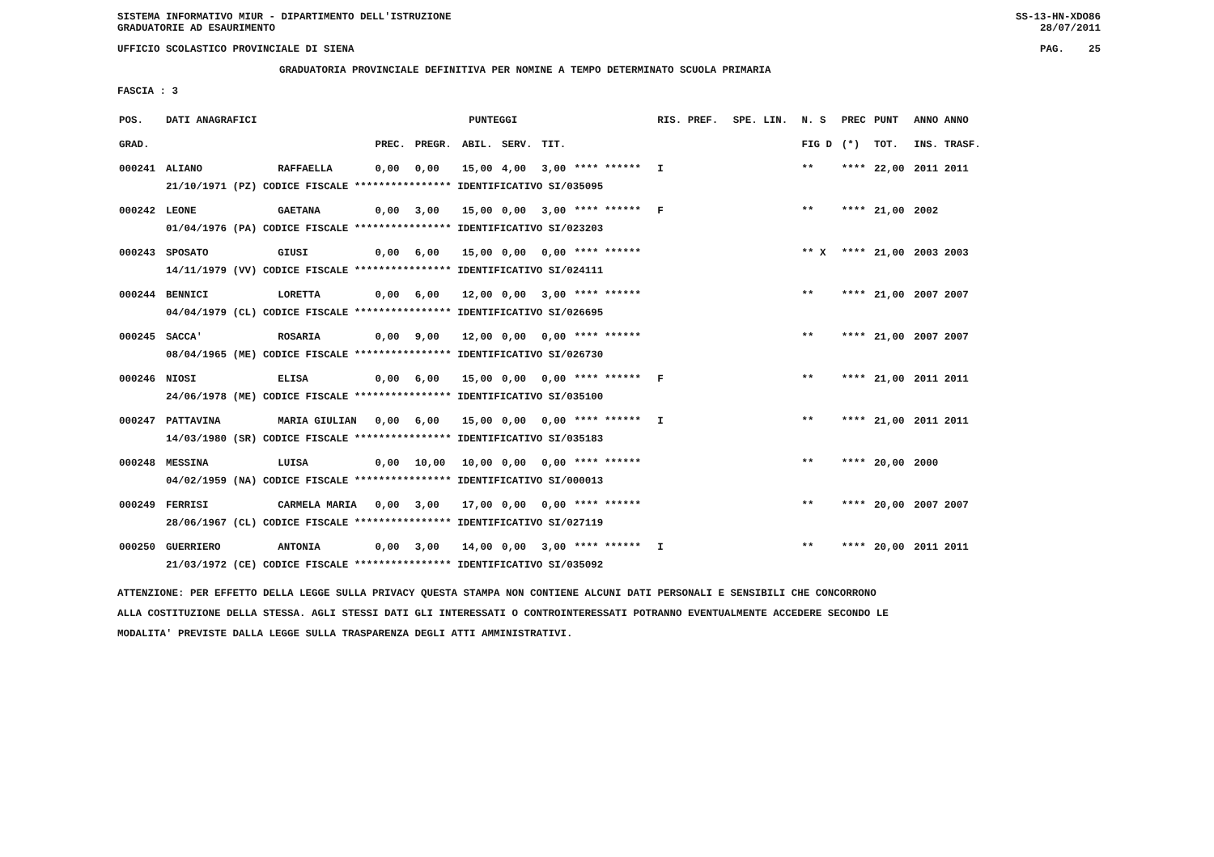SISTEMA INFORMATIVO MIUR - DIPARTIMENTO DELL'ISTRUZIONE
GRADUATORIE AD ESAURIMENTO SS-13-HN-XDO86
28/07/2011
UFFICIO SCOLASTICO PROVINCIALE DI SIENA PAG. 25
GRADUATORIA PROVINCIALE DEFINITIVA PER NOMINE A TEMPO DETERMINATO SCUOLA PRIMARIA
FASCIA : 3
| POS. | DATI ANAGRAFICI | | | PUNTEGGI | | | | | RIS. PREF. | SPE. LIN. | N. S | PREC | PUNT | ANNO ANNO |
| --- | --- | --- | --- | --- | --- | --- | --- | --- | --- | --- | --- | --- | --- | --- |
| GRAD. | | | PREC. | PREGR. | ABIL. | SERV. | TIT. | | | | FIG D | (*) | TOT. | INS. TRASF. |
| 000241 | ALIANO | RAFFAELLA | 0,00 | 0,00 | 15,00 | 4,00 | 3,00 | **** ****** | I | | ** | **** | 22,00 | 2011 2011 |
| | 21/10/1971 (PZ) CODICE FISCALE **************** IDENTIFICATIVO SI/035095 | | | | | | | | | | | | | |
| 000242 | LEONE | GAETANA | 0,00 | 3,00 | 15,00 | 0,00 | 3,00 | **** ****** | F | | ** | **** | 21,00 | 2002 |
| | 01/04/1976 (PA) CODICE FISCALE **************** IDENTIFICATIVO SI/023203 | | | | | | | | | | | | | |
| 000243 | SPOSATO | GIUSI | 0,00 | 6,00 | 15,00 | 0,00 | 0,00 | **** ****** | | | ** X | **** | 21,00 | 2003 2003 |
| | 14/11/1979 (VV) CODICE FISCALE **************** IDENTIFICATIVO SI/024111 | | | | | | | | | | | | | |
| 000244 | BENNICI | LORETTA | 0,00 | 6,00 | 12,00 | 0,00 | 3,00 | **** ****** | | | ** | **** | 21,00 | 2007 2007 |
| | 04/04/1979 (CL) CODICE FISCALE **************** IDENTIFICATIVO SI/026695 | | | | | | | | | | | | | |
| 000245 | SACCA' | ROSARIA | 0,00 | 9,00 | 12,00 | 0,00 | 0,00 | **** ****** | | | ** | **** | 21,00 | 2007 2007 |
| | 08/04/1965 (ME) CODICE FISCALE **************** IDENTIFICATIVO SI/026730 | | | | | | | | | | | | | |
| 000246 | NIOSI | ELISA | 0,00 | 6,00 | 15,00 | 0,00 | 0,00 | **** ****** | F | | ** | **** | 21,00 | 2011 2011 |
| | 24/06/1978 (ME) CODICE FISCALE **************** IDENTIFICATIVO SI/035100 | | | | | | | | | | | | | |
| 000247 | PATTAVINA | MARIA GIULIAN | 0,00 | 6,00 | 15,00 | 0,00 | 0,00 | **** ****** | I | | ** | **** | 21,00 | 2011 2011 |
| | 14/03/1980 (SR) CODICE FISCALE **************** IDENTIFICATIVO SI/035183 | | | | | | | | | | | | | |
| 000248 | MESSINA | LUISA | 0,00 | 10,00 | 10,00 | 0,00 | 0,00 | **** ****** | | | ** | **** | 20,00 | 2000 |
| | 04/02/1959 (NA) CODICE FISCALE **************** IDENTIFICATIVO SI/000013 | | | | | | | | | | | | | |
| 000249 | FERRISI | CARMELA MARIA | 0,00 | 3,00 | 17,00 | 0,00 | 0,00 | **** ****** | | | ** | **** | 20,00 | 2007 2007 |
| | 28/06/1967 (CL) CODICE FISCALE **************** IDENTIFICATIVO SI/027119 | | | | | | | | | | | | | |
| 000250 | GUERRIERO | ANTONIA | 0,00 | 3,00 | 14,00 | 0,00 | 3,00 | **** ****** | I | | ** | **** | 20,00 | 2011 2011 |
| | 21/03/1972 (CE) CODICE FISCALE **************** IDENTIFICATIVO SI/035092 | | | | | | | | | | | | | |
ATTENZIONE: PER EFFETTO DELLA LEGGE SULLA PRIVACY QUESTA STAMPA NON CONTIENE ALCUNI DATI PERSONALI E SENSIBILI CHE CONCORRONO
ALLA COSTITUZIONE DELLA STESSA. AGLI STESSI DATI GLI INTERESSATI O CONTROINTERESSATI POTRANNO EVENTUALMENTE ACCEDERE SECONDO LE
MODALITA' PREVISTE DALLA LEGGE SULLA TRASPARENZA DEGLI ATTI AMMINISTRATIVI.